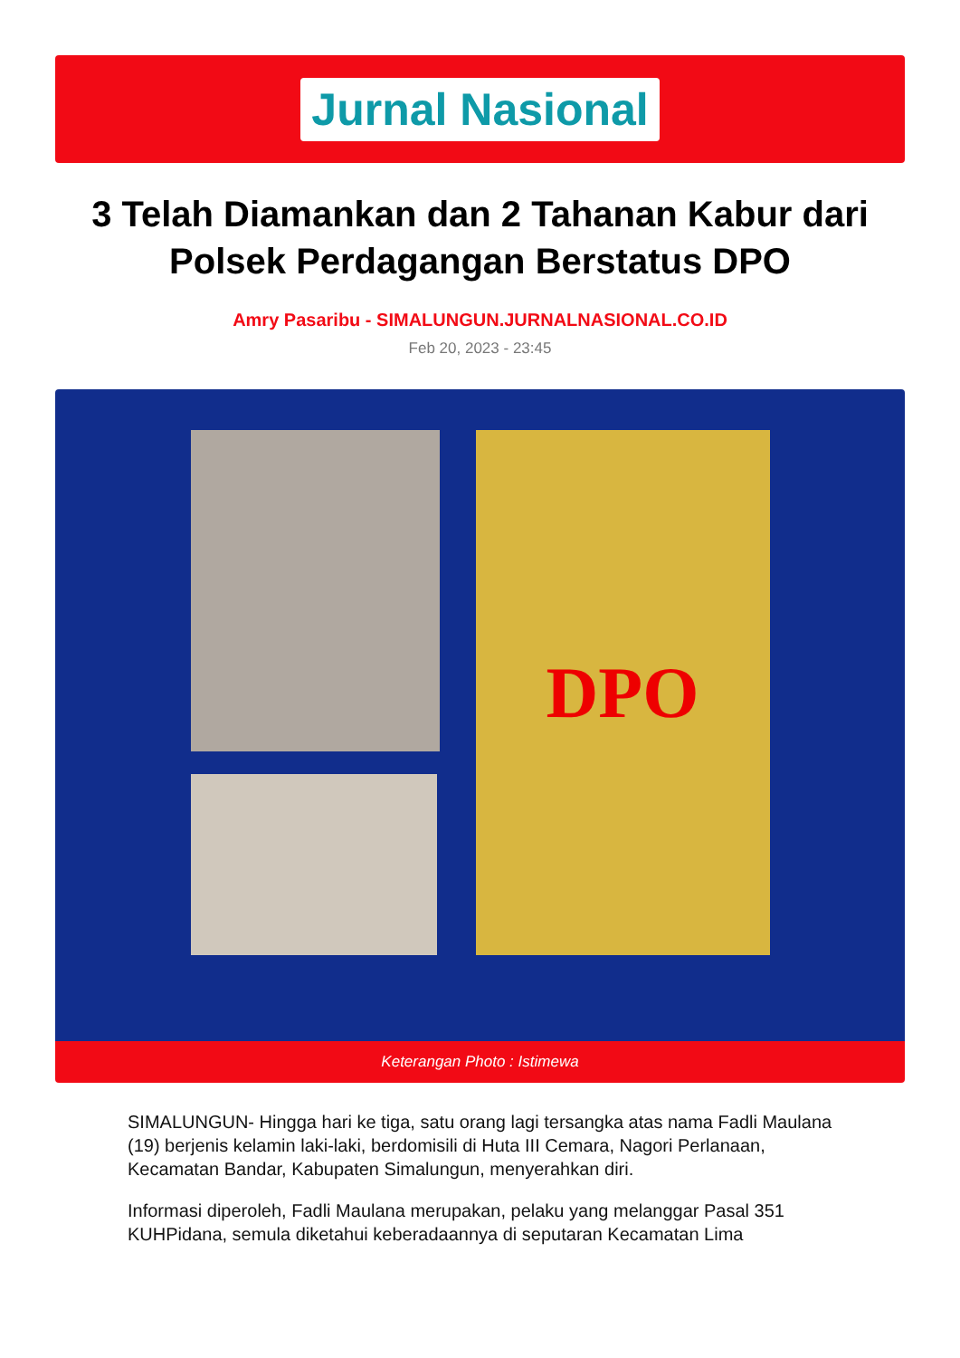Jurnal Nasional
3 Telah Diamankan dan 2 Tahanan Kabur dari Polsek Perdagangan Berstatus DPO
Amry Pasaribu - SIMALUNGUN.JURNALNASIONAL.CO.ID
Feb 20, 2023 - 23:45
DPO
Keterangan Photo : Istimewa
SIMALUNGUN- Hingga hari ke tiga, satu orang lagi tersangka atas nama Fadli Maulana (19) berjenis kelamin laki-laki, berdomisili di Huta III Cemara, Nagori Perlanaan, Kecamatan Bandar, Kabupaten Simalungun, menyerahkan diri.
Informasi diperoleh, Fadli Maulana merupakan, pelaku yang melanggar Pasal 351 KUHPidana, semula diketahui keberadaannya di seputaran Kecamatan Lima